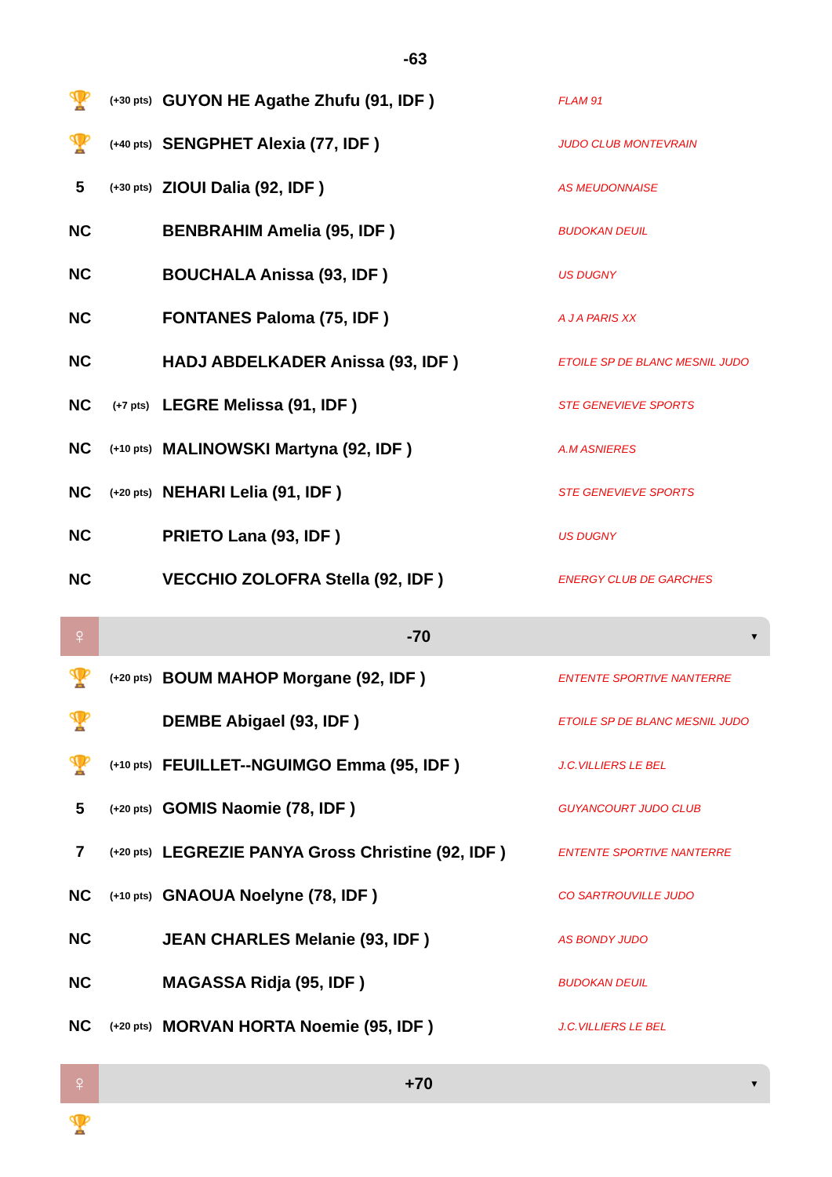-63
| 🏆 | (+30 pts) | GUYON HE Agathe Zhufu (91, IDF ) | FLAM 91 |
| 🏆 | (+40 pts) | SENGPHET Alexia (77, IDF ) | JUDO CLUB MONTEVRAIN |
| 5 | (+30 pts) | ZIOUI Dalia (92, IDF ) | AS MEUDONNAISE |
| NC | | BENBRAHIM Amelia (95, IDF ) | BUDOKAN DEUIL |
| NC | | BOUCHALA Anissa (93, IDF ) | US DUGNY |
| NC | | FONTANES Paloma (75, IDF ) | A J A PARIS XX |
| NC | | HADJ ABDELKADER Anissa (93, IDF ) | ETOILE SP DE BLANC MESNIL JUDO |
| NC | (+7 pts) | LEGRE Melissa (91, IDF ) | STE GENEVIEVE SPORTS |
| NC | (+10 pts) | MALINOWSKI Martyna (92, IDF ) | A.M ASNIERES |
| NC | (+20 pts) | NEHARI Lelia (91, IDF ) | STE GENEVIEVE SPORTS |
| NC | | PRIETO Lana (93, IDF ) | US DUGNY |
| NC | | VECCHIO ZOLOFRA Stella (92, IDF ) | ENERGY CLUB DE GARCHES |
♀
-70
▼
| 🏆 | (+20 pts) | BOUM MAHOP Morgane (92, IDF ) | ENTENTE SPORTIVE NANTERRE |
| 🏆 | | DEMBE Abigael (93, IDF ) | ETOILE SP DE BLANC MESNIL JUDO |
| 🏆 | (+10 pts) | FEUILLET--NGUIMGO Emma (95, IDF ) | J.C.VILLIERS LE BEL |
| 5 | (+20 pts) | GOMIS Naomie (78, IDF ) | GUYANCOURT JUDO CLUB |
| 7 | (+20 pts) | LEGREZIE PANYA Gross Christine (92, IDF ) | ENTENTE SPORTIVE NANTERRE |
| NC | (+10 pts) | GNAOUA Noelyne (78, IDF ) | CO SARTROUVILLE JUDO |
| NC | | JEAN CHARLES Melanie (93, IDF ) | AS BONDY JUDO |
| NC | | MAGASSA Ridja (95, IDF ) | BUDOKAN DEUIL |
| NC | (+20 pts) | MORVAN HORTA Noemie (95, IDF ) | J.C.VILLIERS LE BEL |
♀
+70
▼
| 🏆 | |